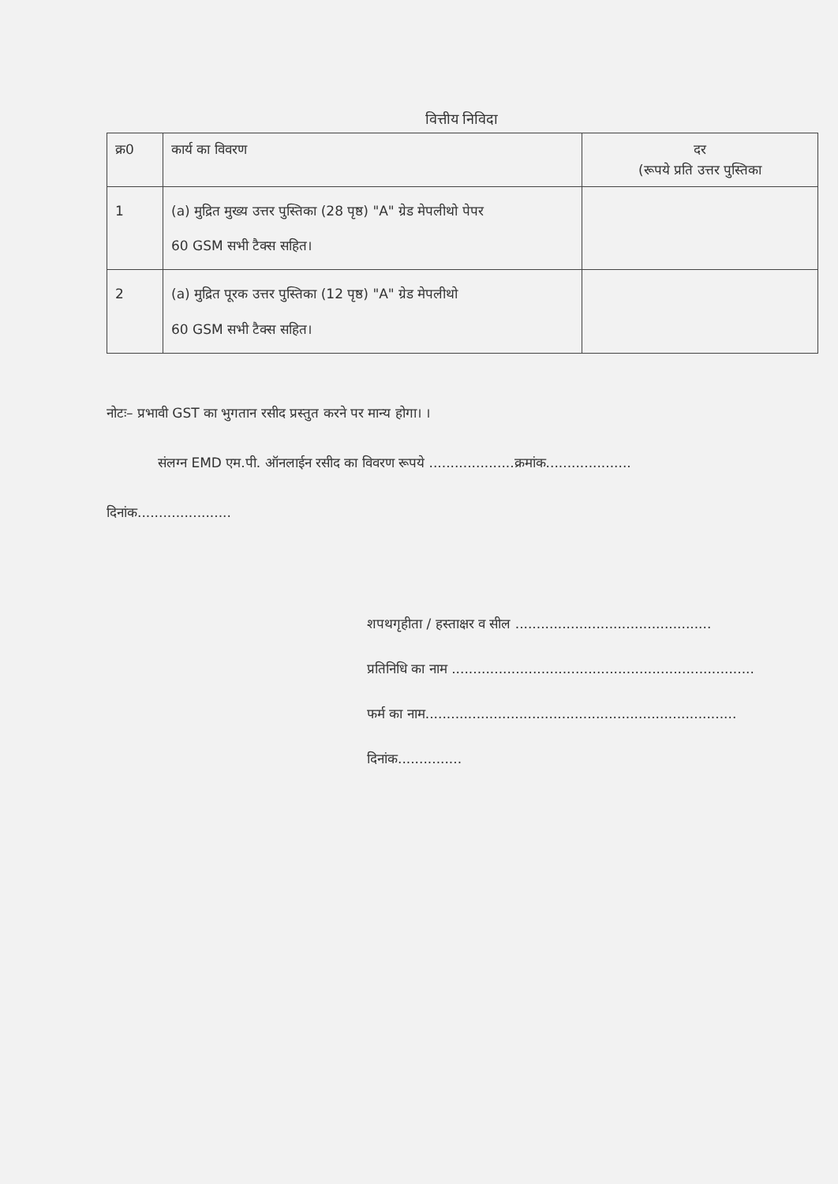वित्तीय निविदा
| क्र0 | कार्य का विवरण | दर (रूपये प्रति उत्तर पुस्तिका |
| --- | --- | --- |
| 1 | (a) मुद्रित मुख्य उत्तर पुस्तिका (28 पृष्ठ) "A" ग्रेड मेपलीथो पेपर 60 GSM सभी टैक्स सहित। | |
| 2 | (a) मुद्रित पूरक उत्तर पुस्तिका (12 पृष्ठ) "A" ग्रेड मेपलीथो 60 GSM सभी टैक्स सहित। | |
नोटः– प्रभावी GST का भुगतान रसीद प्रस्तुत करने पर मान्य होगा। ।
संलग्न EMD एम.पी. ऑनलाईन रसीद का विवरण रूपये ....................क्रमांक....................
दिनांक......................
शपथगृहीता / हस्ताक्षर व सील ..............................................
प्रतिनिधि का नाम .......................................................................
फर्म का नाम.........................................................................
दिनांक...............